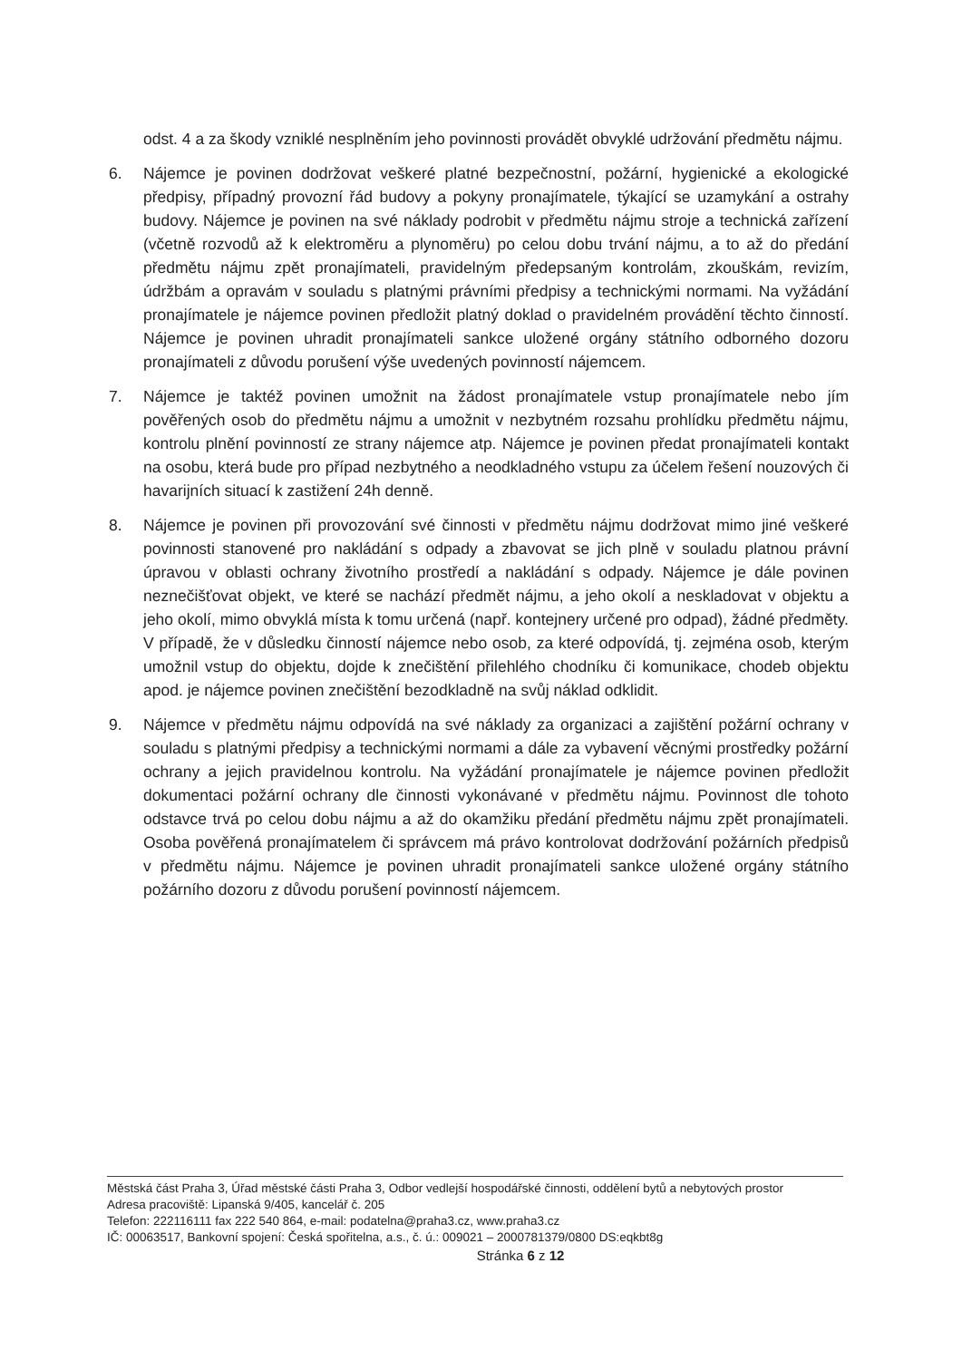odst. 4 a za škody vzniklé nesplněním jeho povinnosti provádět obvyklé udržování předmětu nájmu.
6. Nájemce je povinen dodržovat veškeré platné bezpečnostní, požární, hygienické a ekologické předpisy, případný provozní řád budovy a pokyny pronajímatele, týkající se uzamykání a ostrahy budovy. Nájemce je povinen na své náklady podrobit v předmětu nájmu stroje a technická zařízení (včetně rozvodů až k elektroměru a plynoměru) po celou dobu trvání nájmu, a to až do předání předmětu nájmu zpět pronajímateli, pravidelným předepsaným kontrolám, zkouškám, revizím, údržbám a opravám v souladu s platnými právními předpisy a technickými normami. Na vyžádání pronajímatele je nájemce povinen předložit platný doklad o pravidelném provádění těchto činností. Nájemce je povinen uhradit pronajímateli sankce uložené orgány státního odborného dozoru pronajímateli z důvodu porušení výše uvedených povinností nájemcem.
7. Nájemce je taktéž povinen umožnit na žádost pronajímatele vstup pronajímatele nebo jím pověřených osob do předmětu nájmu a umožnit v nezbytném rozsahu prohlídku předmětu nájmu, kontrolu plnění povinností ze strany nájemce atp. Nájemce je povinen předat pronajímateli kontakt na osobu, která bude pro případ nezbytného a neodkladného vstupu za účelem řešení nouzových či havarijních situací k zastižení 24h denně.
8. Nájemce je povinen při provozování své činnosti v předmětu nájmu dodržovat mimo jiné veškeré povinnosti stanovené pro nakládání s odpady a zbavovat se jich plně v souladu platnou právní úpravou v oblasti ochrany životního prostředí a nakládání s odpady. Nájemce je dále povinen neznečišťovat objekt, ve které se nachází předmět nájmu, a jeho okolí a neskladovat v objektu a jeho okolí, mimo obvyklá místa k tomu určená (např. kontejnery určené pro odpad), žádné předměty. V případě, že v důsledku činností nájemce nebo osob, za které odpovídá, tj. zejména osob, kterým umožnil vstup do objektu, dojde k znečištění přilehlého chodníku či komunikace, chodeb objektu apod. je nájemce povinen znečištění bezodkladně na svůj náklad odklidit.
9. Nájemce v předmětu nájmu odpovídá na své náklady za organizaci a zajištění požární ochrany v souladu s platnými předpisy a technickými normami a dále za vybavení věcnými prostředky požární ochrany a jejich pravidelnou kontrolu. Na vyžádání pronajímatele je nájemce povinen předložit dokumentaci požární ochrany dle činnosti vykonávané v předmětu nájmu. Povinnost dle tohoto odstavce trvá po celou dobu nájmu a až do okamžiku předání předmětu nájmu zpět pronajímateli. Osoba pověřená pronajímatelem či správcem má právo kontrolovat dodržování požárních předpisů v předmětu nájmu. Nájemce je povinen uhradit pronajímateli sankce uložené orgány státního požárního dozoru z důvodu porušení povinností nájemcem.
Městská část Praha 3, Úřad městské části Praha 3, Odbor vedlejší hospodářské činnosti, oddělení bytů a nebytových prostor
Adresa pracoviště: Lipanská 9/405, kancelář č. 205
Telefon: 222116111 fax 222 540 864, e-mail: podatelna@praha3.cz, www.praha3.cz
IČ: 00063517, Bankovní spojení: Česká spořitelna, a.s., č. ú.: 009021 – 2000781379/0800 DS:eqkbt8g
Stránka 6 z 12